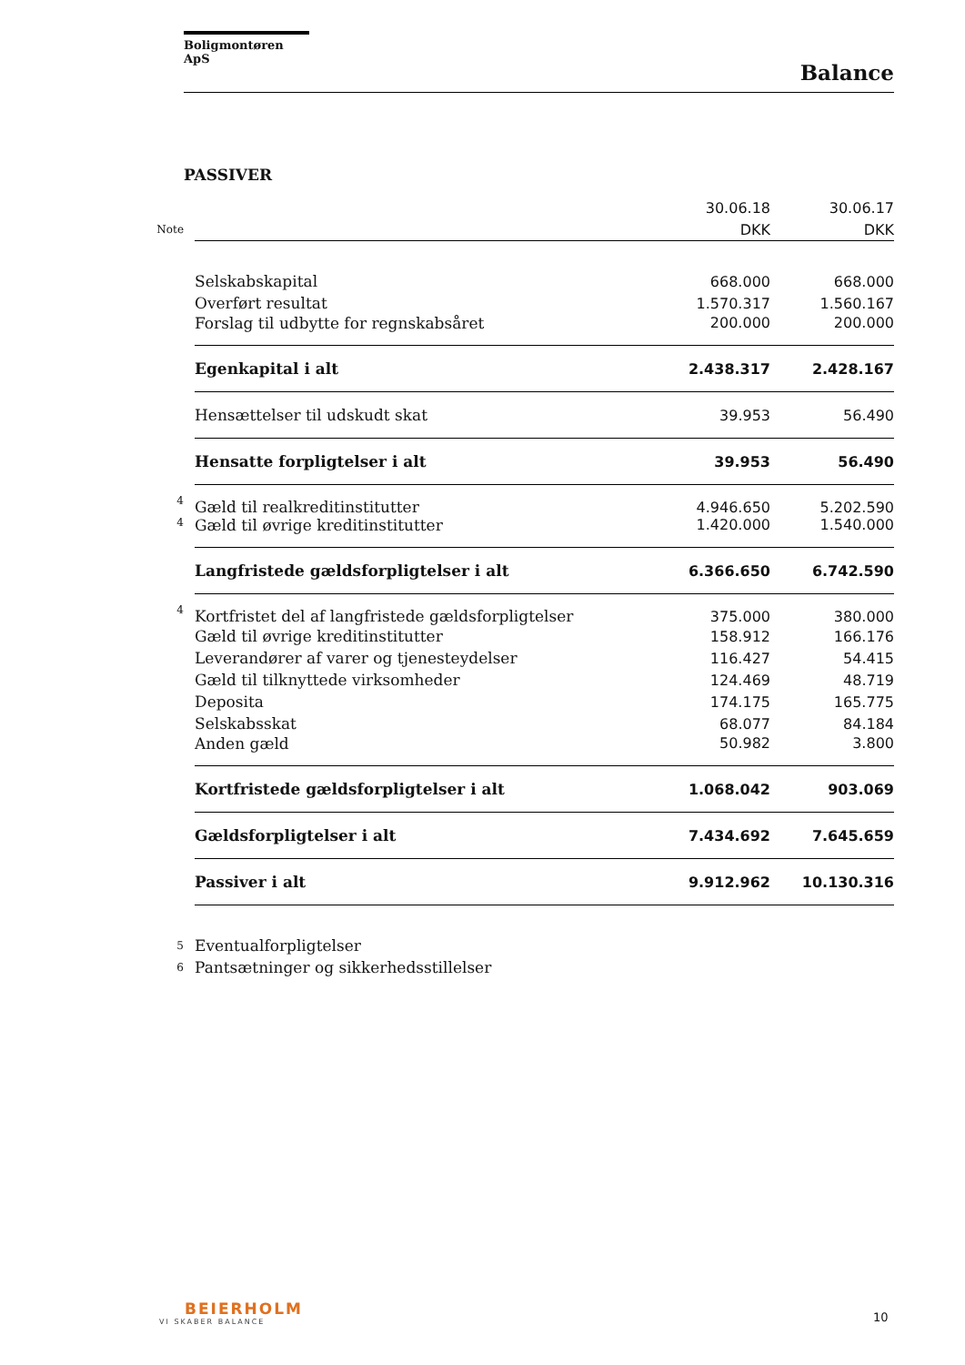Boligmontøren ApS
Balance
PASSIVER
| | | 30.06.18 | 30.06.17 |
| Note | | DKK | DKK |
| | Selskabskapital | 668.000 | 668.000 |
| | Overført resultat | 1.570.317 | 1.560.167 |
| | Forslag til udbytte for regnskabsåret | 200.000 | 200.000 |
| | Egenkapital i alt | 2.438.317 | 2.428.167 |
| | Hensættelser til udskudt skat | 39.953 | 56.490 |
| | Hensatte forpligtelser i alt | 39.953 | 56.490 |
| 4 | Gæld til realkreditinstitutter | 4.946.650 | 5.202.590 |
| 4 | Gæld til øvrige kreditinstitutter | 1.420.000 | 1.540.000 |
| | Langfristede gældsforpligtelser i alt | 6.366.650 | 6.742.590 |
| 4 | Kortfristet del af langfristede gældsforpligtelser | 375.000 | 380.000 |
| | Gæld til øvrige kreditinstitutter | 158.912 | 166.176 |
| | Leverandører af varer og tjenesteydelser | 116.427 | 54.415 |
| | Gæld til tilknyttede virksomheder | 124.469 | 48.719 |
| | Deposita | 174.175 | 165.775 |
| | Selskabsskat | 68.077 | 84.184 |
| | Anden gæld | 50.982 | 3.800 |
| | Kortfristede gældsforpligtelser i alt | 1.068.042 | 903.069 |
| | Gældsforpligtelser i alt | 7.434.692 | 7.645.659 |
| | Passiver i alt | 9.912.962 | 10.130.316 |
| 5 | Eventualforpligtelser | | |
| 6 | Pantsætninger og sikkerhedsstillelser | | |
BEIERHOLM
VI SKABER BALANCE
10